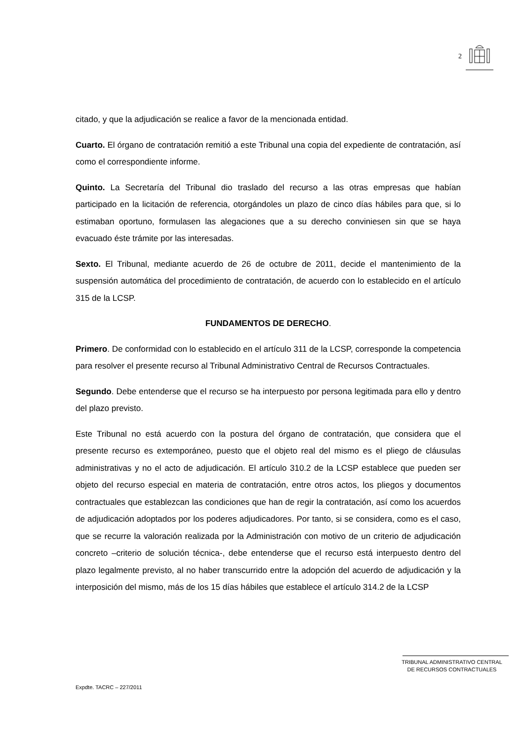2
citado, y que la adjudicación se realice a favor de la mencionada entidad.
Cuarto. El órgano de contratación remitió a este Tribunal una copia del expediente de contratación, así como el correspondiente informe.
Quinto. La Secretaría del Tribunal dio traslado del recurso a las otras empresas que habían participado en la licitación de referencia, otorgándoles un plazo de cinco días hábiles para que, si lo estimaban oportuno, formulasen las alegaciones que a su derecho conviniesen sin que se haya evacuado éste trámite por las interesadas.
Sexto. El Tribunal, mediante acuerdo de 26 de octubre de 2011, decide el mantenimiento de la suspensión automática del procedimiento de contratación, de acuerdo con lo establecido en el artículo 315 de la LCSP.
FUNDAMENTOS DE DERECHO.
Primero. De conformidad con lo establecido en el artículo 311 de la LCSP, corresponde la competencia para resolver el presente recurso al Tribunal Administrativo Central de Recursos Contractuales.
Segundo. Debe entenderse que el recurso se ha interpuesto por persona legitimada para ello y dentro del plazo previsto.
Este Tribunal no está acuerdo con la postura del órgano de contratación, que considera que el presente recurso es extemporáneo, puesto que el objeto real del mismo es el pliego de cláusulas administrativas y no el acto de adjudicación. El artículo 310.2 de la LCSP establece que pueden ser objeto del recurso especial en materia de contratación, entre otros actos, los pliegos y documentos contractuales que establezcan las condiciones que han de regir la contratación, así como los acuerdos de adjudicación adoptados por los poderes adjudicadores. Por tanto, si se considera, como es el caso, que se recurre la valoración realizada por la Administración con motivo de un criterio de adjudicación concreto –criterio de solución técnica-, debe entenderse que el recurso está interpuesto dentro del plazo legalmente previsto, al no haber transcurrido entre la adopción del acuerdo de adjudicación y la interposición del mismo, más de los 15 días hábiles que establece el artículo 314.2 de la LCSP
TRIBUNAL ADMINISTRATIVO CENTRAL
DE RECURSOS CONTRACTUALES
Expdte. TACRC – 227/2011